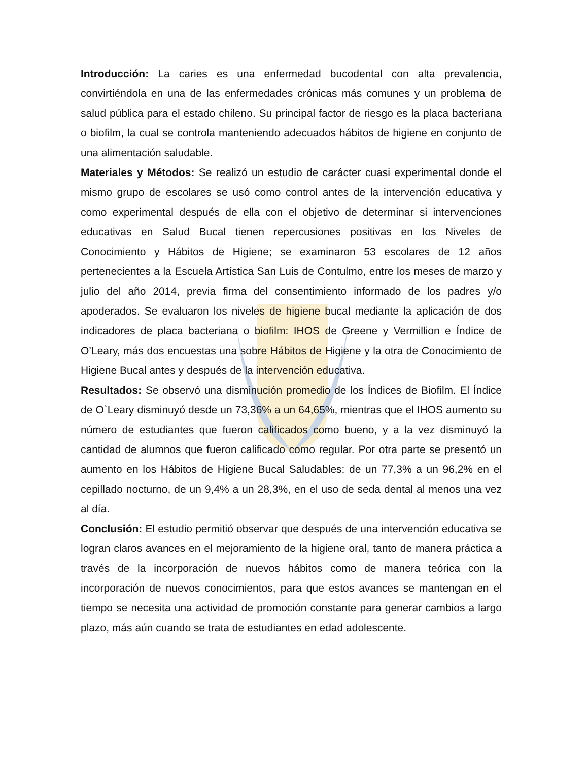Introducción: La caries es una enfermedad bucodental con alta prevalencia, convirtiéndola en una de las enfermedades crónicas más comunes y un problema de salud pública para el estado chileno. Su principal factor de riesgo es la placa bacteriana o biofilm, la cual se controla manteniendo adecuados hábitos de higiene en conjunto de una alimentación saludable.
Materiales y Métodos: Se realizó un estudio de carácter cuasi experimental donde el mismo grupo de escolares se usó como control antes de la intervención educativa y como experimental después de ella con el objetivo de determinar si intervenciones educativas en Salud Bucal tienen repercusiones positivas en los Niveles de Conocimiento y Hábitos de Higiene; se examinaron 53 escolares de 12 años pertenecientes a la Escuela Artística San Luis de Contulmo, entre los meses de marzo y julio del año 2014, previa firma del consentimiento informado de los padres y/o apoderados. Se evaluaron los niveles de higiene bucal mediante la aplicación de dos indicadores de placa bacteriana o biofilm: IHOS de Greene y Vermillion e Índice de O’Leary, más dos encuestas una sobre Hábitos de Higiene y la otra de Conocimiento de Higiene Bucal antes y después de la intervención educativa.
Resultados: Se observó una disminución promedio de los Índices de Biofilm. El Índice de O`Leary disminuyó desde un 73,36% a un 64,65%, mientras que el IHOS aumento su número de estudiantes que fueron calificados como bueno, y a la vez disminuyó la cantidad de alumnos que fueron calificado como regular. Por otra parte se presentó un aumento en los Hábitos de Higiene Bucal Saludables: de un 77,3% a un 96,2% en el cepillado nocturno, de un 9,4% a un 28,3%, en el uso de seda dental al menos una vez al día.
Conclusión: El estudio permitió observar que después de una intervención educativa se logran claros avances en el mejoramiento de la higiene oral, tanto de manera práctica a través de la incorporación de nuevos hábitos como de manera teórica con la incorporación de nuevos conocimientos, para que estos avances se mantengan en el tiempo se necesita una actividad de promoción constante para generar cambios a largo plazo, más aún cuando se trata de estudiantes en edad adolescente.